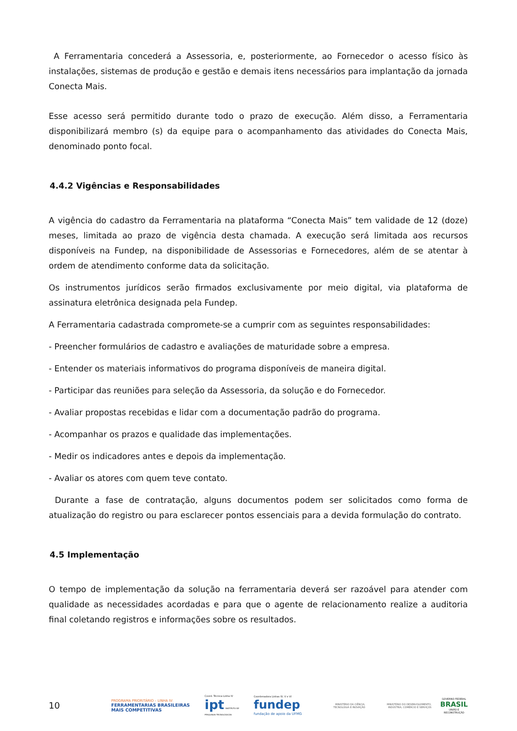A Ferramentaria concederá a Assessoria, e, posteriormente, ao Fornecedor o acesso físico às instalações, sistemas de produção e gestão e demais itens necessários para implantação da jornada Conecta Mais.
Esse acesso será permitido durante todo o prazo de execução. Além disso, a Ferramentaria disponibilizará membro (s) da equipe para o acompanhamento das atividades do Conecta Mais, denominado ponto focal.
4.4.2 Vigências e Responsabilidades
A vigência do cadastro da Ferramentaria na plataforma “Conecta Mais” tem validade de 12 (doze) meses, limitada ao prazo de vigência desta chamada. A execução será limitada aos recursos disponíveis na Fundep, na disponibilidade de Assessorias e Fornecedores, além de se atentar à ordem de atendimento conforme data da solicitação.
Os instrumentos jurídicos serão firmados exclusivamente por meio digital, via plataforma de assinatura eletrônica designada pela Fundep.
A Ferramentaria cadastrada compromete-se a cumprir com as seguintes responsabilidades:
- Preencher formulários de cadastro e avaliações de maturidade sobre a empresa.
- Entender os materiais informativos do programa disponíveis de maneira digital.
- Participar das reuniões para seleção da Assessoria, da solução e do Fornecedor.
- Avaliar propostas recebidas e lidar com a documentação padrão do programa.
- Acompanhar os prazos e qualidade das implementações.
- Medir os indicadores antes e depois da implementação.
- Avaliar os atores com quem teve contato.
Durante a fase de contratação, alguns documentos podem ser solicitados como forma de atualização do registro ou para esclarecer pontos essenciais para a devida formulação do contrato.
4.5 Implementação
O tempo de implementação da solução na ferramentaria deverá ser razoável para atender com qualidade as necessidades acordadas e para que o agente de relacionamento realize a auditoria final coletando registros e informações sobre os resultados.
10
PROGRAMA PRIORITÁRIO – LINHA IV:
FERRAMENTARIAS BRASILEIRAS MAIS COMPETITIVAS
Coord. Técnica Linha IV
ipt INSTITUTO DE PESQUISAS TECNOLÓGICAS
Coordenadora Linhas IV, V e VI
fundep fundação de apoio da UFMG
MINISTÉRIO DA CIÊNCIA, TECNOLOGIA E INOVAÇÃO
MINISTÉRIO DO DESENVOLVIMENTO, INDÚSTRIA, COMÉRCIO E SERVIÇOS
GOVERNO FEDERAL
BRASIL
UNIÃO E RECONSTRUÇÃO